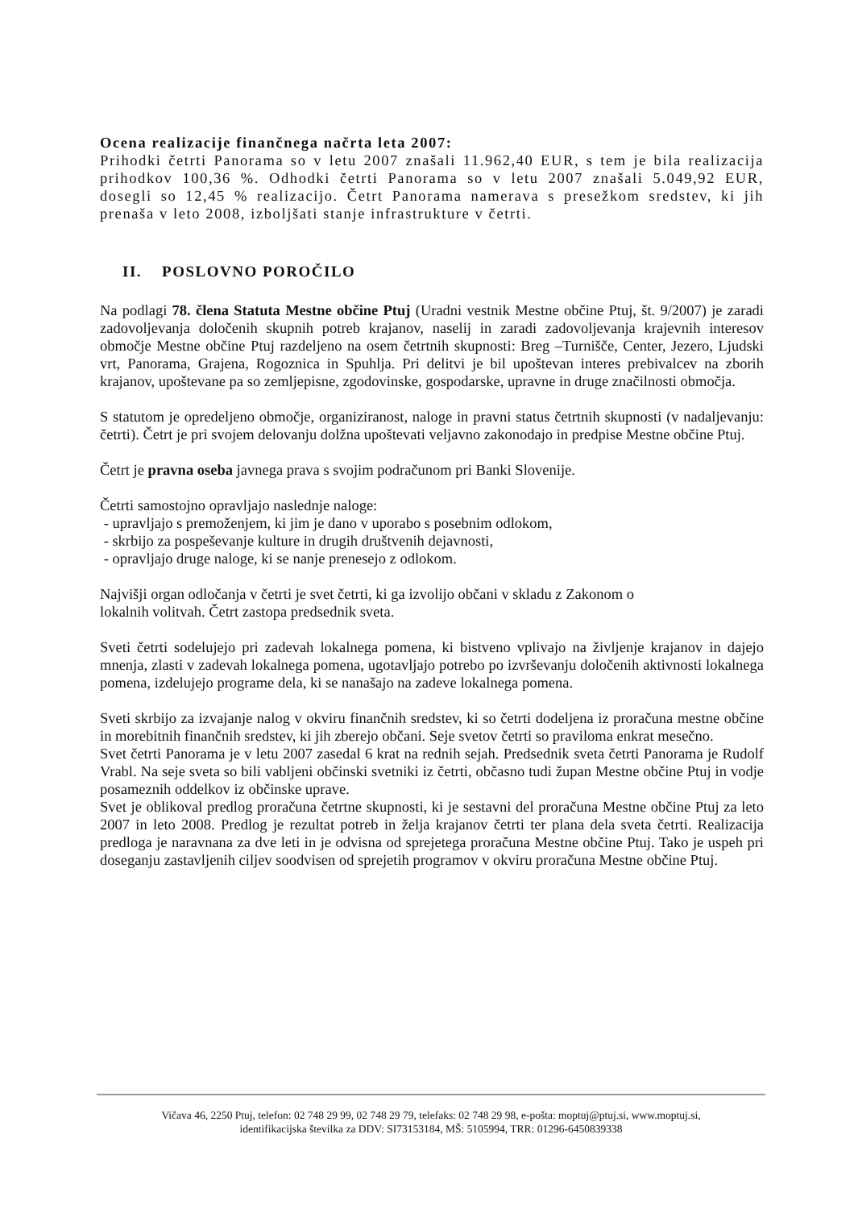Ocena realizacije finančnega načrta leta 2007:
Prihodki četrti Panorama so v letu 2007 znašali 11.962,40 EUR, s tem je bila realizacija prihodkov 100,36 %. Odhodki četrti Panorama so v letu 2007 znašali 5.049,92 EUR, dosegli so 12,45 % realizacijo. Četrt Panorama namerava s presežkom sredstev, ki jih prenaša v leto 2008, izboljšati stanje infrastrukture v četrti.
II. POSLOVNO POROČILO
Na podlagi 78. člena Statuta Mestne občine Ptuj (Uradni vestnik Mestne občine Ptuj, št. 9/2007) je zaradi zadovoljevanja določenih skupnih potreb krajanov, naselij in zaradi zadovoljevanja krajevnih interesov območje Mestne občine Ptuj razdeljeno na osem četrtnih skupnosti: Breg –Turnišče, Center, Jezero, Ljudski vrt, Panorama, Grajena, Rogoznica in Spuhlja. Pri delitvi je bil upoštevan interes prebivalcev na zborih krajanov, upoštevane pa so zemljepisne, zgodovinske, gospodarske, upravne in druge značilnosti območja.
S statutom je opredeljeno območje, organiziranost, naloge in pravni status četrtnih skupnosti (v nadaljevanju: četrti). Četrt je pri svojem delovanju dolžna upoštevati veljavno zakonodajo in predpise Mestne občine Ptuj.
Četrt je pravna oseba javnega prava s svojim podračunom pri Banki Slovenije.
Četrti samostojno opravljajo naslednje naloge:
- upravljajo s premoženjem, ki jim je dano v uporabo s posebnim odlokom,
- skrbijo za pospeševanje kulture in drugih društvenih dejavnosti,
- opravljajo druge naloge, ki se nanje prenesejo z odlokom.
Najvišji organ odločanja v četrti je svet četrti, ki ga izvolijo občani v skladu z Zakonom o
lokalnih volitvah. Četrt zastopa predsednik sveta.
Sveti četrti sodelujejo pri zadevah lokalnega pomena, ki bistveno vplivajo na življenje krajanov in dajejo mnenja, zlasti v zadevah lokalnega pomena, ugotavljajo potrebo po izvrševanju določenih aktivnosti lokalnega pomena, izdelujejo programe dela, ki se nanašajo na zadeve lokalnega pomena.
Sveti skrbijo za izvajanje nalog v okviru finančnih sredstev, ki so četrti dodeljena iz proračuna mestne občine in morebitnih finančnih sredstev, ki jih zberejo občani. Seje svetov četrti so praviloma enkrat mesečno.
Svet četrti Panorama je v letu 2007 zasedal 6 krat na rednih sejah. Predsednik sveta četrti Panorama je Rudolf Vrabl. Na seje sveta so bili vabljeni občinski svetniki iz četrti, občasno tudi župan Mestne občine Ptuj in vodje posameznih oddelkov iz občinske uprave.
Svet je oblikoval predlog proračuna četrtne skupnosti, ki je sestavni del proračuna Mestne občine Ptuj za leto 2007 in leto 2008. Predlog je rezultat potreb in želja krajanov četrti ter plana dela sveta četrti. Realizacija predloga je naravnana za dve leti in je odvisna od sprejetega proračuna Mestne občine Ptuj. Tako je uspeh pri doseganju zastavljenih ciljev soodvisen od sprejetih programov v okviru proračuna Mestne občine Ptuj.
Vičava 46, 2250 Ptuj, telefon: 02 748 29 99, 02 748 29 79, telefaks: 02 748 29 98, e-pošta: moptuj@ptuj.si, www.moptuj.si,
identifikacijska številka za DDV: SI73153184, MŠ: 5105994, TRR: 01296-6450839338